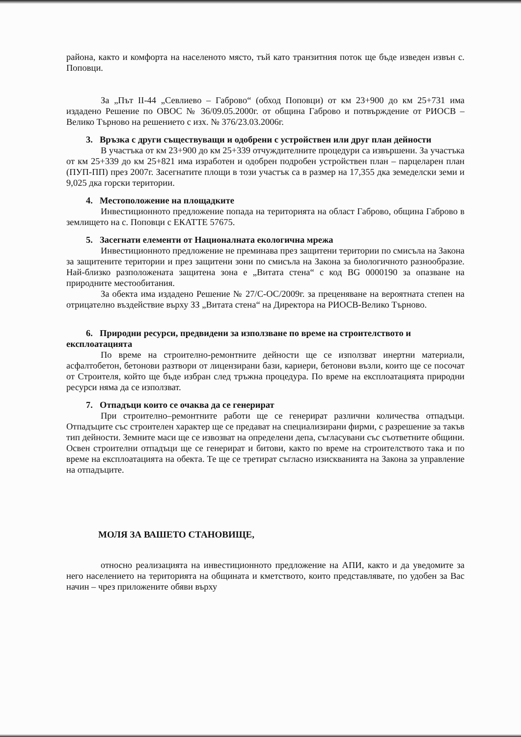района, както и комфорта на населеното място, тъй като транзитния поток ще бъде изведен извън с. Поповци.
За „Път II-44 „Севлиево – Габрово“ (обход Поповци) от км 23+900 до км 25+731 има издадено Решение по ОВОС № 36/09.05.2000г. от община Габрово и потвърждение от РИОСВ – Велико Търново на решението с изх. № 376/23.03.2006г.
3. Връзка с други съществуващи и одобрени с устройствен или друг план дейности
В участъка от км 23+900 до км 25+339 отчуждителните процедури са извършени. За участъка от км 25+339 до км 25+821 има изработен и одобрен подробен устройствен план – парцеларен план (ПУП-ПП) през 2007г. Засегнатите площи в този участък са в размер на 17,355 дка земеделски земи и 9,025 дка горски територии.
4. Местоположение на площадките
Инвестиционното предложение попада на територията на област Габрово, община Габрово в землището на с. Поповци с ЕКАТТЕ 57675.
5. Засегнати елементи от Националната екологична мрежа
Инвестиционното предложение не преминава през защитени територии по смисъла на Закона за защитените територии и през защитени зони по смисъла на Закона за биологичното разнообразие. Най-близко разположената защитена зона е „Витата стена“ с код BG 0000190 за опазване на природните местообитания.
За обекта има издадено Решение № 27/С-ОС/2009г. за преценяване на вероятната степен на отрицателно въздействие върху ЗЗ „Витата стена“ на Директора на РИОСВ-Велико Търново.
6. Природни ресурси, предвидени за използване по време на строителството и експлоатацията
По време на строително-ремонтните дейности ще се използват инертни материали, асфалтобетон, бетонови разтвори от лицензирани бази, кариери, бетонови възли, които ще се посочат от Строителя, който ще бъде избран след тръжна процедура. По време на експлоатацията природни ресурси няма да се използват.
7. Отпадъци които се очаква да се генерират
При строително–ремонтните работи ще се генерират различни количества отпадъци. Отпадъците със строителен характер ще се предават на специализирани фирми, с разрешение за такъв тип дейности. Земните маси ще се извозват на определени депа, съгласувани със съответните общини. Освен строителни отпадъци ще се генерират и битови, както по време на строителството така и по време на експлоатацията на обекта. Те ще се третират съгласно изискванията на Закона за управление на отпадъците.
МОЛЯ ЗА ВАШЕТО СТАНОВИЩЕ,
относно реализацията на инвестиционното предложение на АПИ, както и да уведомите за него населението на територията на общината и кметството, които представлявате, по удобен за Вас начин – чрез приложените обяви върху